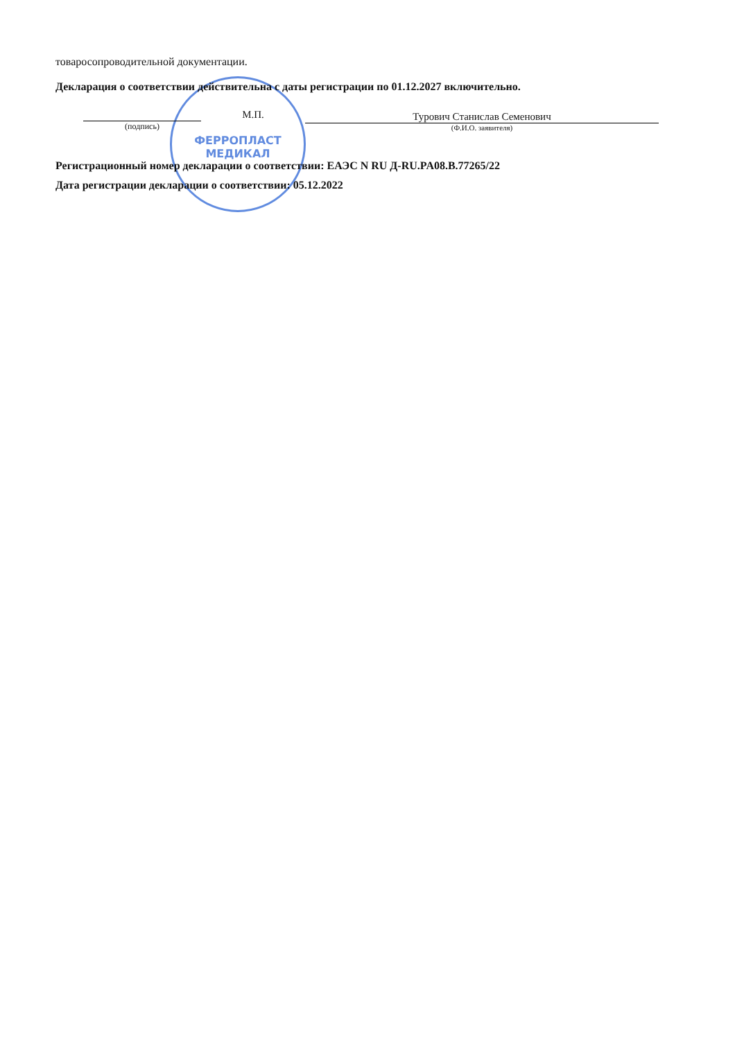ФЕРРОПЛАСТ МЕДИКАЛ
товаросопроводительной документации.
Декларация о соответствии действительна с даты регистрации по 01.12.2027 включительно.
(подпись)
М.П.
Турович Станислав Семенович
(Ф.И.О. заявителя)
Регистрационный номер декларации о соответствии: ЕАЭС N RU Д-RU.PA08.B.77265/22
Дата регистрации декларации о соответствии: 05.12.2022